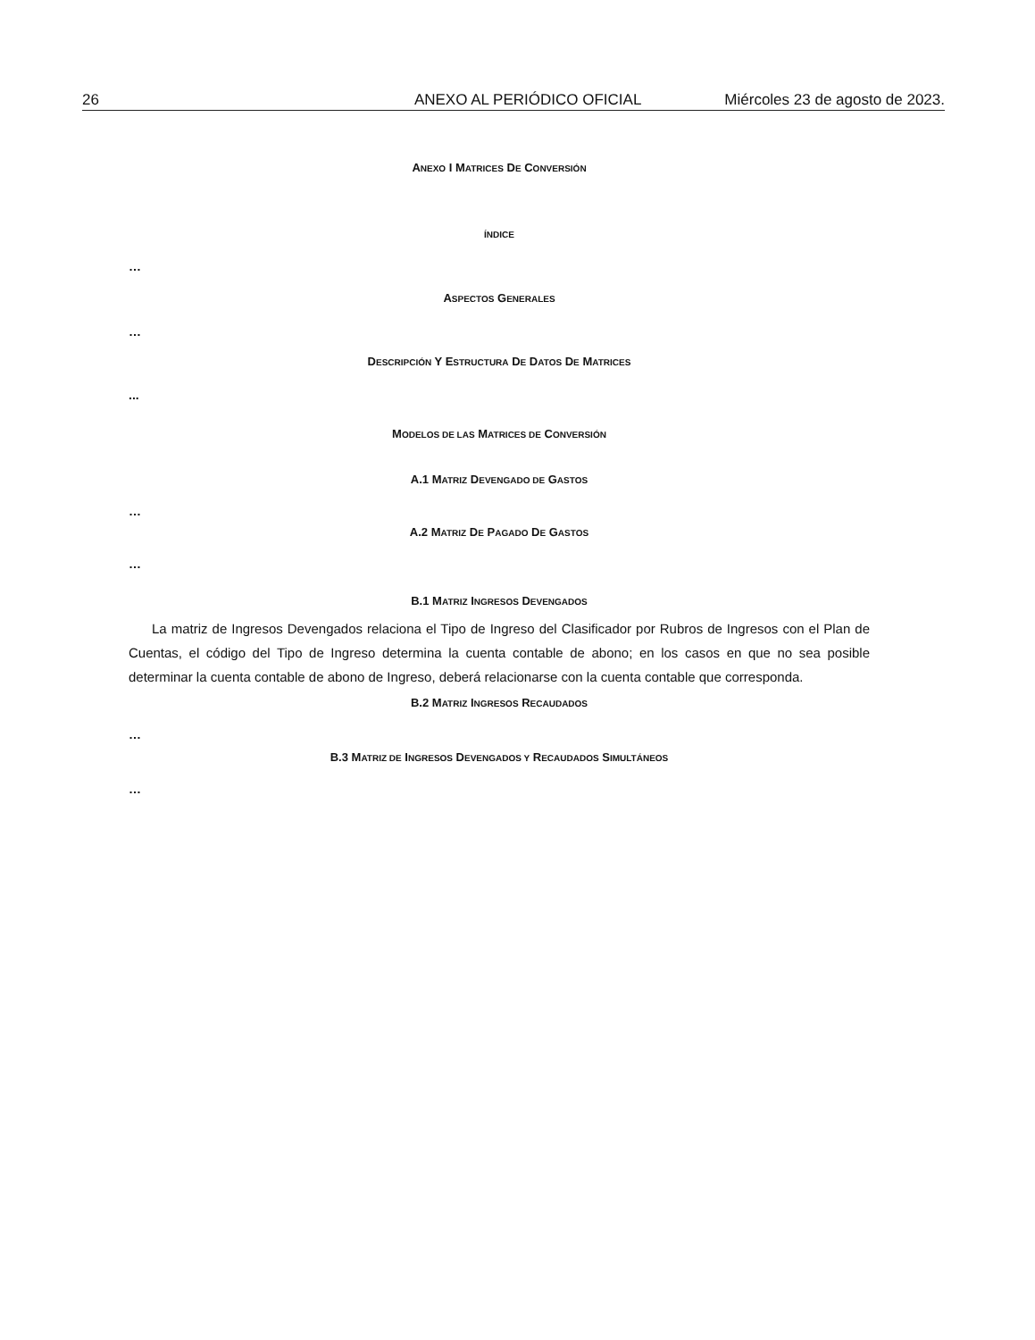26 ANEXO AL PERIÓDICO OFICIAL Miércoles 23 de agosto de 2023.
ANEXO I MATRICES DE CONVERSIÓN
ÍNDICE
…
ASPECTOS GENERALES
…
DESCRIPCIÓN Y ESTRUCTURA DE DATOS DE MATRICES
...
MODELOS DE LAS MATRICES DE CONVERSIÓN
A.1 MATRIZ DEVENGADO DE GASTOS
…
A.2 MATRIZ DE PAGADO DE GASTOS
…
B.1 MATRIZ INGRESOS DEVENGADOS
La matriz de Ingresos Devengados relaciona el Tipo de Ingreso del Clasificador por Rubros de Ingresos con el Plan de Cuentas, el código del Tipo de Ingreso determina la cuenta contable de abono; en los casos en que no sea posible determinar la cuenta contable de abono de Ingreso, deberá relacionarse con la cuenta contable que corresponda.
B.2 MATRIZ INGRESOS RECAUDADOS
…
B.3 MATRIZ DE INGRESOS DEVENGADOS Y RECAUDADOS SIMULTÁNEOS
…